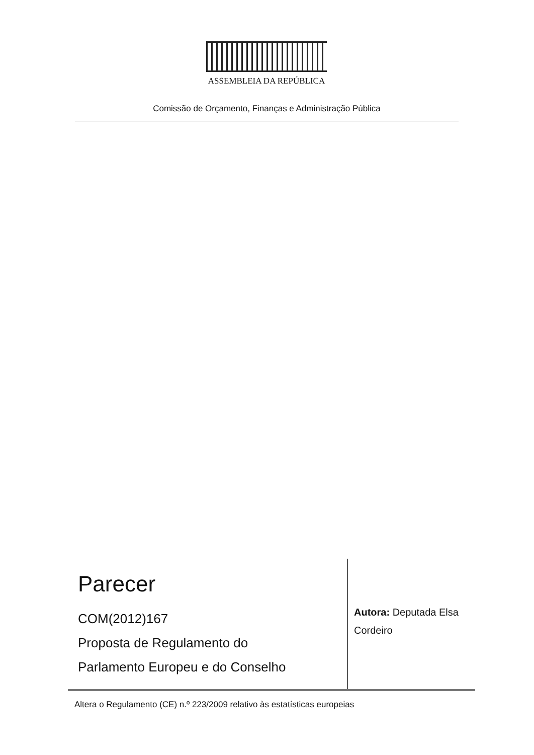ASSEMBLEIA DA REPÚBLICA
Comissão de Orçamento, Finanças e Administração Pública
Parecer
COM(2012)167
Proposta de Regulamento do
Parlamento Europeu e do Conselho
Autora: Deputada Elsa Cordeiro
Altera o Regulamento (CE) n.º 223/2009 relativo às estatísticas europeias